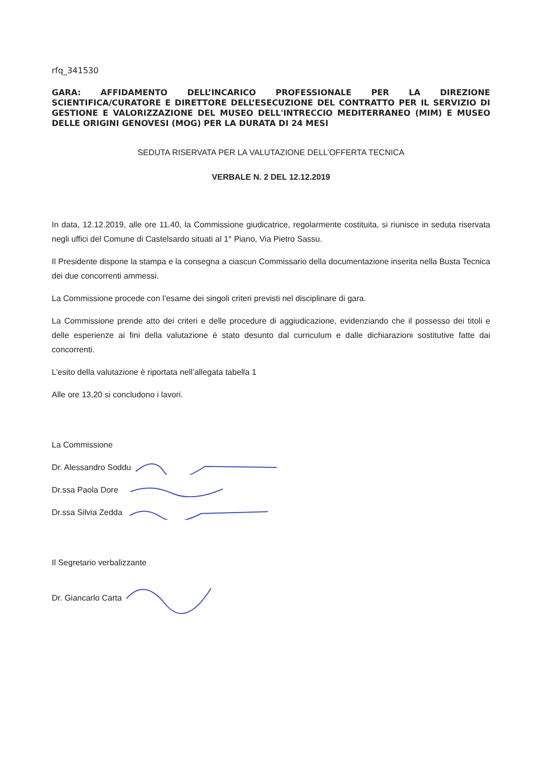rfq_341530
GARA: AFFIDAMENTO DELL’INCARICO PROFESSIONALE PER LA DIREZIONE SCIENTIFICA/CURATORE E DIRETTORE DELL’ESECUZIONE DEL CONTRATTO PER IL SERVIZIO DI GESTIONE E VALORIZZAZIONE DEL MUSEO DELL'INTRECCIO MEDITERRANEO (MIM) E MUSEO DELLE ORIGINI GENOVESI (MOG) PER LA DURATA DI 24 MESI
SEDUTA RISERVATA PER LA VALUTAZIONE DELL’OFFERTA TECNICA
VERBALE N. 2 DEL 12.12.2019
In data, 12.12.2019, alle ore 11.40, la Commissione giudicatrice, regolarmente costituita, si riunisce in seduta riservata negli uffici del Comune di Castelsardo situati al 1° Piano, Via Pietro Sassu.
Il Presidente dispone la stampa e la consegna a ciascun Commissario della documentazione inserita nella Busta Tecnica dei due concorrenti ammessi.
La Commissione procede con l’esame dei singoli criteri previsti nel disciplinare di gara.
La Commissione prende atto dei criteri e delle procedure di aggiudicazione, evidenziando che il possesso dei titoli e delle esperienze ai fini della valutazione è stato desunto dal curriculum e dalle dichiarazioni sostitutive fatte dai concorrenti.
L’esito della valutazione è riportata nell’allegata tabella 1
Alle ore 13,20 si concludono i lavori.
La Commissione
Dr. Alessandro Soddu
Dr.ssa Paola Dore
Dr.ssa Silvia Zedda
Il Segretario verbalizzante
Dr. Giancarlo Carta